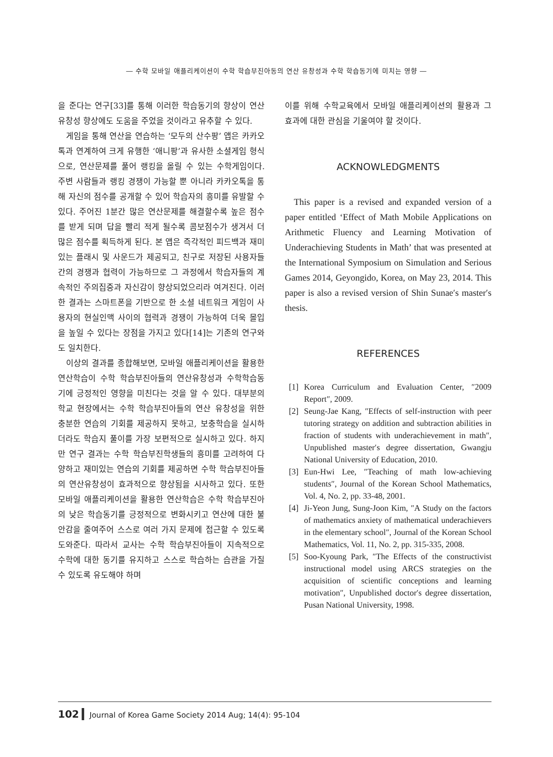― 수학 모바일 애플리케이션이 수학 학습부진아동의 연산 유창성과 수학 학습동기에 미치는 영향 ―
을 준다는 연구[33]를 통해 이러한 학습동기의 향상이 연산 유창성 향상에도 도움을 주었을 것이라고 유추할 수 있다.
게임을 통해 연산을 연습하는 ‘모두의 산수팡’ 앱은 카카오톡과 연계하여 크게 유행한 ‘애니팡’과 유사한 소셜게임 형식으로, 연산문제를 풀어 랭킹을 올릴 수 있는 수학게임이다. 주변 사람들과 랭킹 경쟁이 가능할 뿐 아니라 카카오톡을 통해 자신의 점수를 공개할 수 있어 학습자의 흥미를 유발할 수 있다. 주어진 1분간 많은 연산문제를 해결할수록 높은 점수를 받게 되며 답을 빨리 적게 될수록 콤보점수가 생겨서 더 많은 점수를 획득하게 된다. 본 앱은 즉각적인 피드백과 재미있는 플래시 및 사운드가 제공되고, 친구로 저장된 사용자들 간의 경쟁과 협력이 가능하므로 그 과정에서 학습자들의 계속적인 주의집중과 자신감이 향상되었으리라 여겨진다. 이러한 결과는 스마트폰을 기반으로 한 소셜 네트워크 게임이 사용자의 현실인맥 사이의 협력과 경쟁이 가능하여 더욱 몰입을 높일 수 있다는 장점을 가지고 있다[14]는 기존의 연구와도 일치한다.
이상의 결과를 종합해보면, 모바일 애플리케이션을 활용한 연산학습이 수학 학습부진아들의 연산유창성과 수학학습동기에 긍정적인 영향을 미친다는 것을 알 수 있다. 대부분의 학교 현장에서는 수학 학습부진아들의 연산 유창성을 위한 충분한 연습의 기회를 제공하지 못하고, 보충학습을 실시하더라도 학습지 풀이를 가장 보편적으로 실시하고 있다. 하지만 연구 결과는 수학 학습부진학생들의 흥미를 고려하여 다양하고 재미있는 연습의 기회를 제공하면 수학 학습부진아들의 연산유창성이 효과적으로 향상됨을 시사하고 있다. 또한 모바일 애플리케이션을 활용한 연산학습은 수학 학습부진아의 낮은 학습동기를 긍정적으로 변화시키고 연산에 대한 불안감을 줄여주어 스스로 여러 가지 문제에 접근할 수 있도록 도와준다. 따라서 교사는 수학 학습부진아들이 지속적으로 수학에 대한 동기를 유지하고 스스로 학습하는 습관을 가질 수 있도록 유도해야 하며
이를 위해 수학교육에서 모바일 애플리케이션의 활용과 그 효과에 대한 관심을 기울여야 할 것이다.
ACKNOWLEDGMENTS
This paper is a revised and expanded version of a paper entitled ‘Effect of Math Mobile Applications on Arithmetic Fluency and Learning Motivation of Underachieving Students in Math’ that was presented at the International Symposium on Simulation and Serious Games 2014, Geyongido, Korea, on May 23, 2014. This paper is also a revised version of Shin Sunae′s master′s thesis.
REFERENCES
[1] Korea Curriculum and Evaluation Center, ″2009 Report″, 2009.
[2] Seung-Jae Kang, ″Effects of self-instruction with peer tutoring strategy on addition and subtraction abilities in fraction of students with underachievement in math″, Unpublished master′s degree dissertation, Gwangju National University of Education, 2010.
[3] Eun-Hwi Lee, ″Teaching of math low-achieving students″, Journal of the Korean School Mathematics, Vol. 4, No. 2, pp. 33-48, 2001.
[4] Ji-Yeon Jung, Sung-Joon Kim, ″A Study on the factors of mathematics anxiety of mathematical underachievers in the elementary school″, Journal of the Korean School Mathematics, Vol. 11, No. 2, pp. 315-335, 2008.
[5] Soo-Kyoung Park, ″The Effects of the constructivist instructional model using ARCS strategies on the acquisition of scientific conceptions and learning motivation″, Unpublished doctor′s degree dissertation, Pusan National University, 1998.
102 Journal of Korea Game Society 2014 Aug; 14(4): 95-104